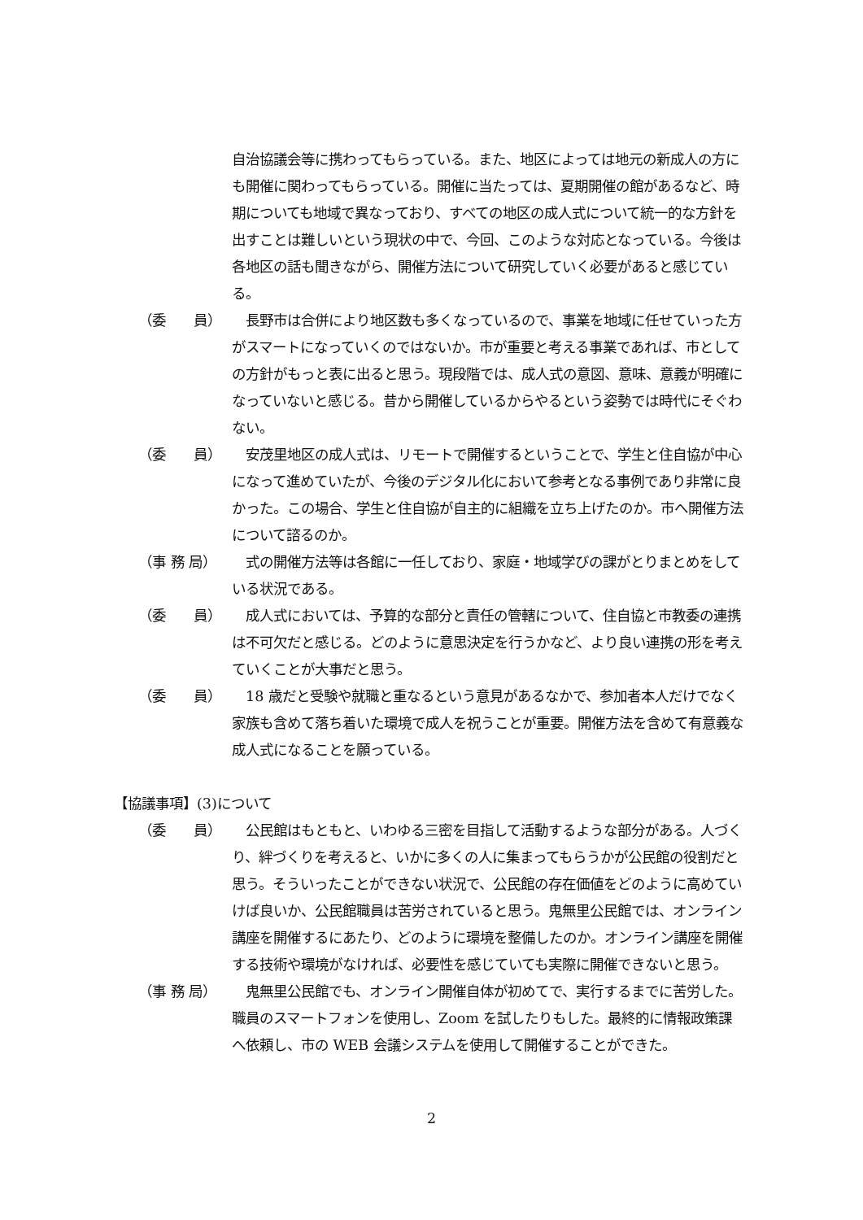自治協議会等に携わってもらっている。また、地区によっては地元の新成人の方にも開催に関わってもらっている。開催に当たっては、夏期開催の館があるなど、時期についても地域で異なっており、すべての地区の成人式について統一的な方針を出すことは難しいという現状の中で、今回、このような対応となっている。今後は各地区の話も聞きながら、開催方法について研究していく必要があると感じている。
（委　　員） 　長野市は合併により地区数も多くなっているので、事業を地域に任せていった方がスマートになっていくのではないか。市が重要と考える事業であれば、市としての方針がもっと表に出ると思う。現段階では、成人式の意図、意味、意義が明確になっていないと感じる。昔から開催しているからやるという姿勢では時代にそぐわない。
（委　　員） 　安茂里地区の成人式は、リモートで開催するということで、学生と住自協が中心になって進めていたが、今後のデジタル化において参考となる事例であり非常に良かった。この場合、学生と住自協が自主的に組織を立ち上げたのか。市へ開催方法について諮るのか。
（事 務 局） 　式の開催方法等は各館に一任しており、家庭・地域学びの課がとりまとめをしている状況である。
（委　　員） 　成人式においては、予算的な部分と責任の管轄について、住自協と市教委の連携は不可欠だと感じる。どのように意思決定を行うかなど、より良い連携の形を考えていくことが大事だと思う。
（委　　員） 　18 歳だと受験や就職と重なるという意見があるなかで、参加者本人だけでなく家族も含めて落ち着いた環境で成人を祝うことが重要。開催方法を含めて有意義な成人式になることを願っている。
【協議事項】(3)について
（委　　員） 　公民館はもともと、いわゆる三密を目指して活動するような部分がある。人づくり、絆づくりを考えると、いかに多くの人に集まってもらうかが公民館の役割だと思う。そういったことができない状況で、公民館の存在価値をどのように高めていけば良いか、公民館職員は苦労されていると思う。鬼無里公民館では、オンライン講座を開催するにあたり、どのように環境を整備したのか。オンライン講座を開催する技術や環境がなければ、必要性を感じていても実際に開催できないと思う。
（事 務 局） 　鬼無里公民館でも、オンライン開催自体が初めてで、実行するまでに苦労した。職員のスマートフォンを使用し、Zoom を試したりもした。最終的に情報政策課へ依頼し、市の WEB 会議システムを使用して開催することができた。
2